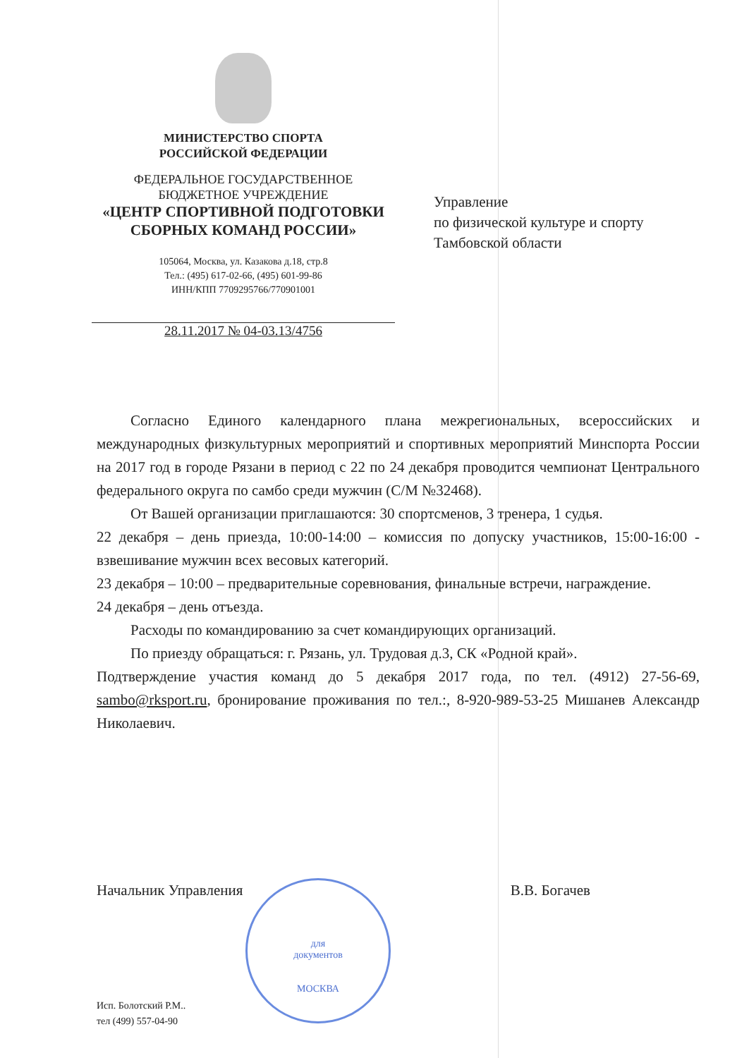МИНИСТЕРСТВО СПОРТА
РОССИЙСКОЙ ФЕДЕРАЦИИ
ФЕДЕРАЛЬНОЕ ГОСУДАРСТВЕННОЕ
БЮДЖЕТНОЕ УЧРЕЖДЕНИЕ
«ЦЕНТР СПОРТИВНОЙ ПОДГОТОВКИ
СБОРНЫХ КОМАНД РОССИИ»
105064, Москва, ул. Казакова д.18, стр.8
Тел.: (495) 617-02-66, (495) 601-99-86
ИНН/КПП 7709295766/770901001
28.11.2017 № 04-03.13/4756
Управление
по физической культуре и спорту
Тамбовской области
Согласно Единого календарного плана межрегиональных, всероссийских и международных физкультурных мероприятий и спортивных мероприятий Минспорта России на 2017 год в городе Рязани в период с 22 по 24 декабря проводится чемпионат Центрального федерального округа по самбо среди мужчин (С/М №32468).
От Вашей организации приглашаются: 30 спортсменов, 3 тренера, 1 судья.
22 декабря – день приезда, 10:00-14:00 – комиссия по допуску участников, 15:00-16:00 - взвешивание мужчин всех весовых категорий.
23 декабря – 10:00 – предварительные соревнования, финальные встречи, награждение.
24 декабря – день отъезда.
Расходы по командированию за счет командирующих организаций.
По приезду обращаться: г. Рязань, ул. Трудовая д.3, СК «Родной край».
Подтверждение участия команд до 5 декабря 2017 года, по тел. (4912) 27-56-69, sambo@rksport.ru, бронирование проживания по тел.:, 8-920-989-53-25 Мишанев Александр Николаевич.
для
документов
МОСКВА
Начальник Управления В.В. Богачев
Исп. Болотский Р.М..
тел (499) 557-04-90